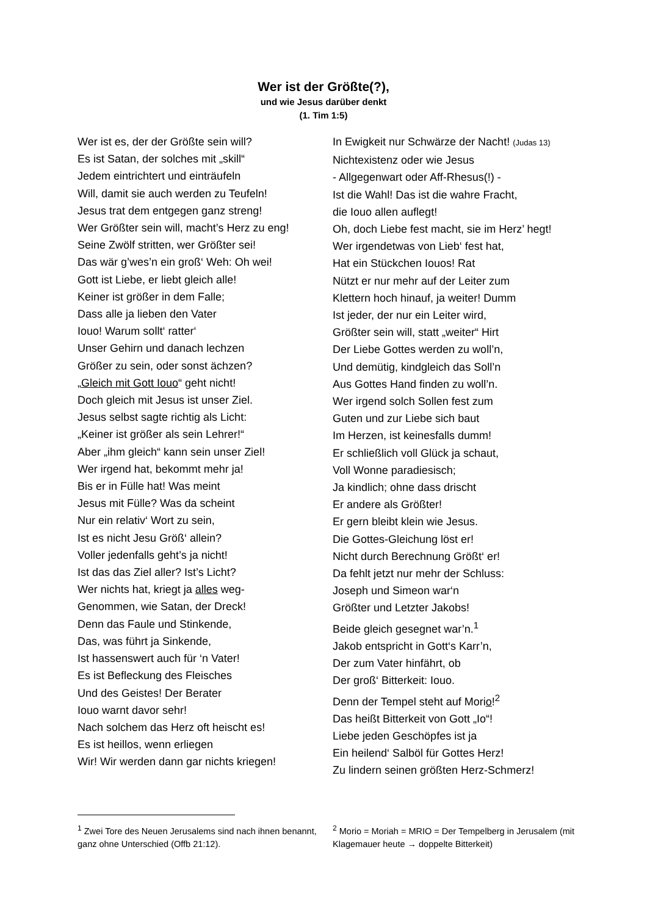Wer ist der Größte(?),
und wie Jesus darüber denkt
(1. Tim 1:5)
Wer ist es, der der Größte sein will?
Es ist Satan, der solches mit „skill“
Jedem eintrichtert und einträufeln
Will, damit sie auch werden zu Teufeln!
Jesus trat dem entgegen ganz streng!
Wer Größter sein will, macht’s Herz zu eng!
Seine Zwölf stritten, wer Größter sei!
Das wär g’wes’n ein groß‘ Weh: Oh wei!
Gott ist Liebe, er liebt gleich alle!
Keiner ist größer in dem Falle;
Dass alle ja lieben den Vater
Iouo! Warum sollt‘ ratter‘
Unser Gehirn und danach lechzen
Größer zu sein, oder sonst ächzen?
„Gleich mit Gott Iouo“ geht nicht!
Doch gleich mit Jesus ist unser Ziel.
Jesus selbst sagte richtig als Licht:
„Keiner ist größer als sein Lehrer!“
Aber „ihm gleich“ kann sein unser Ziel!
Wer irgend hat, bekommt mehr ja!
Bis er in Fülle hat! Was meint
Jesus mit Fülle? Was da scheint
Nur ein relativ‘ Wort zu sein,
Ist es nicht Jesu Größ‘ allein?
Voller jedenfalls geht’s ja nicht!
Ist das das Ziel aller? Ist’s Licht?
Wer nichts hat, kriegt ja alles weg-
Genommen, wie Satan, der Dreck!
Denn das Faule und Stinkende,
Das, was führt ja Sinkende,
Ist hassenswert auch für ‘n Vater!
Es ist Befleckung des Fleisches
Und des Geistes! Der Berater
Iouo warnt davor sehr!
Nach solchem das Herz oft heischt es!
Es ist heillos, wenn erliegen
Wir! Wir werden dann gar nichts kriegen!
In Ewigkeit nur Schwärze der Nacht! (Judas 13)
Nichtexistenz oder wie Jesus
- Allgegenwart oder Aff-Rhesus(!) -
Ist die Wahl! Das ist die wahre Fracht,
die Iouo allen auflegt!
Oh, doch Liebe fest macht, sie im Herz’ hegt!
Wer irgendetwas von Lieb‘ fest hat,
Hat ein Stückchen Iouos! Rat
Nützt er nur mehr auf der Leiter zum
Klettern hoch hinauf, ja weiter! Dumm
Ist jeder, der nur ein Leiter wird,
Größter sein will, statt „weiter“ Hirt
Der Liebe Gottes werden zu woll’n,
Und demütig, kindgleich das Soll’n
Aus Gottes Hand finden zu woll’n.
Wer irgend solch Sollen fest zum
Guten und zur Liebe sich baut
Im Herzen, ist keinesfalls dumm!
Er schließlich voll Glück ja schaut,
Voll Wonne paradiesisch;
Ja kindlich; ohne dass drischt
Er andere als Größter!
Er gern bleibt klein wie Jesus.
Die Gottes-Gleichung löst er!
Nicht durch Berechnung Größt‘ er!
Da fehlt jetzt nur mehr der Schluss:
Joseph und Simeon war‘n
Größter und Letzter Jakobs!
Beide gleich gesegnet war’n.<sup>1</sup>
Jakob entspricht in Gott‘s Karr’n,
Der zum Vater hinfährt, ob
Der groß‘ Bitterkeit: Iouo.
Denn der Tempel steht auf Morio!<sup>2</sup>
Das heißt Bitterkeit von Gott „Io“!
Liebe jeden Geschöpfes ist ja
Ein heilend‘ Salböl für Gottes Herz!
Zu lindern seinen größten Herz-Schmerz!
<sup>1</sup> Zwei Tore des Neuen Jerusalems sind nach ihnen benannt, ganz ohne Unterschied (Offb 21:12).
<sup>2</sup> Morio = Moriah = MRIO = Der Tempelberg in Jerusalem (mit Klagemauer heute → doppelte Bitterkeit)